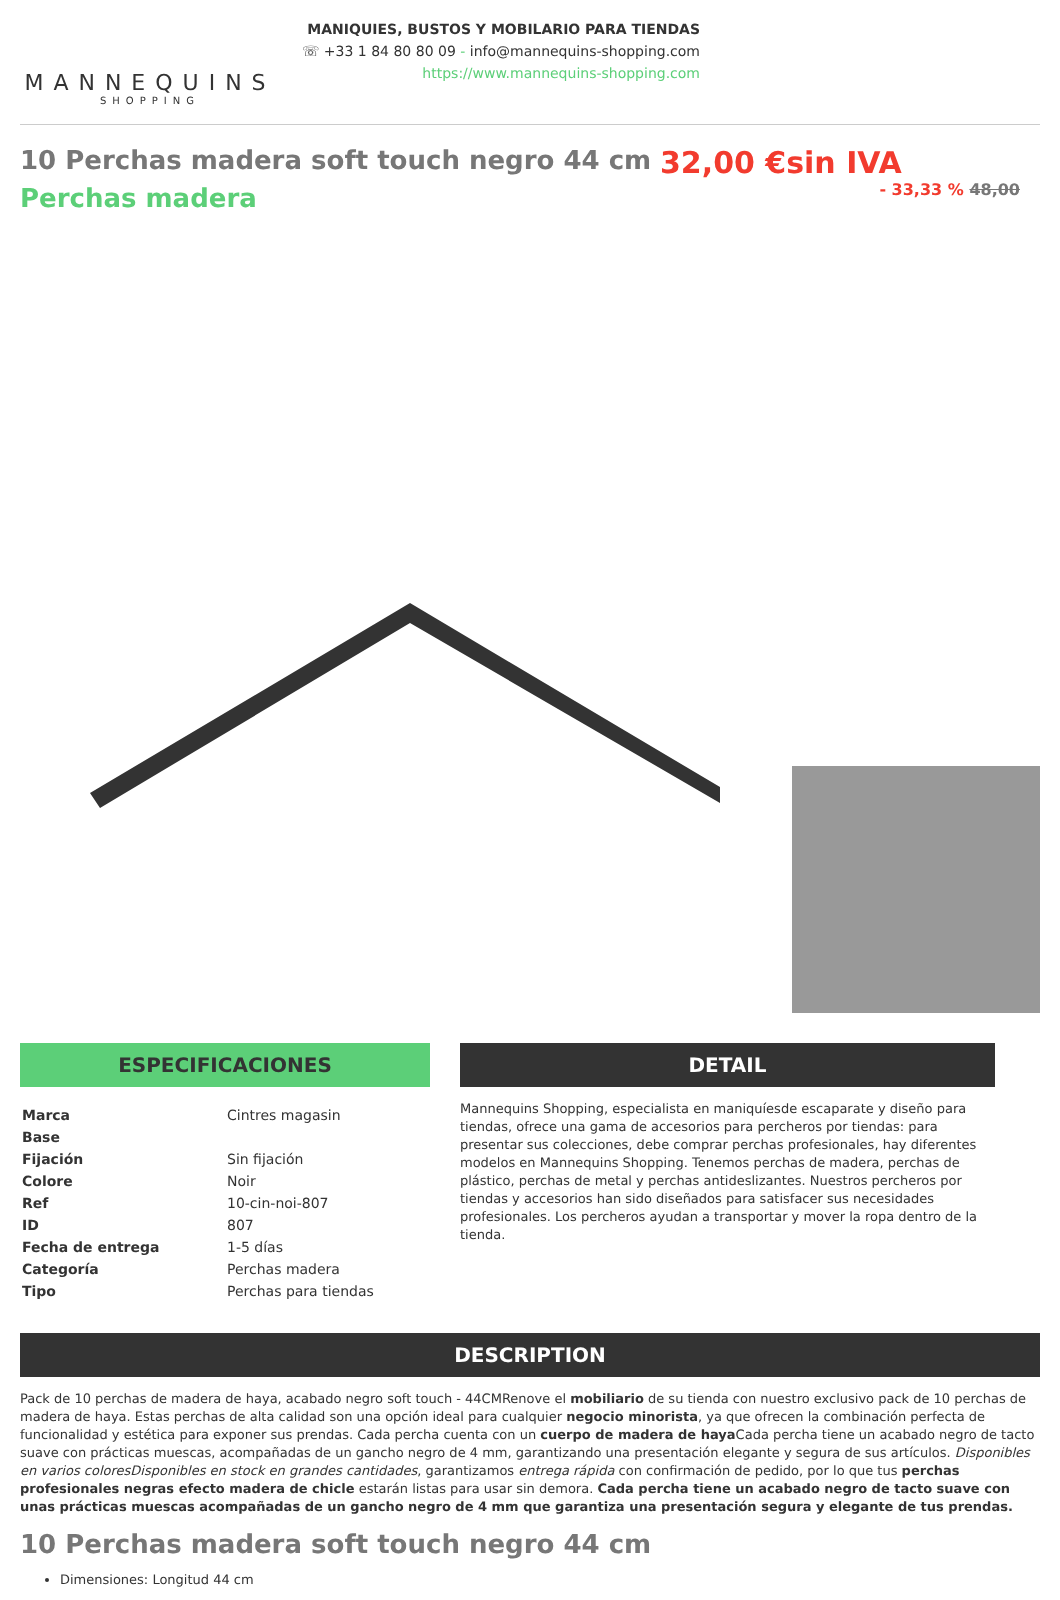MANNEQUINS
SHOPPING
MANIQUIES, BUSTOS Y MOBILARIO PARA TIENDAS
☏ +33 1 84 80 80 09 - info@mannequins-shopping.com
https://www.mannequins-shopping.com
10 Perchas madera soft touch negro 44 cm
Perchas madera
32,00 €sin IVA
- 33,33 % 48,00
ESPECIFICACIONES
| Marca | Cintres magasin |
| Base | |
| Fijación | Sin fijación |
| Colore | Noir |
| Ref | 10-cin-noi-807 |
| ID | 807 |
| Fecha de entrega | 1-5 días |
| Categoría | Perchas madera |
| Tipo | Perchas para tiendas |
DETAIL
Mannequins Shopping, especialista en maniquíesde escaparate y diseño para tiendas, ofrece una gama de accesorios para percheros por tiendas: para presentar sus colecciones, debe comprar perchas profesionales, hay diferentes modelos en Mannequins Shopping. Tenemos perchas de madera, perchas de plástico, perchas de metal y perchas antideslizantes. Nuestros percheros por tiendas y accesorios han sido diseñados para satisfacer sus necesidades profesionales. Los percheros ayudan a transportar y mover la ropa dentro de la tienda.
DESCRIPTION
Pack de 10 perchas de madera de haya, acabado negro soft touch - 44CMRenove el mobiliario de su tienda con nuestro exclusivo pack de 10 perchas de madera de haya. Estas perchas de alta calidad son una opción ideal para cualquier negocio minorista, ya que ofrecen la combinación perfecta de funcionalidad y estética para exponer sus prendas. Cada percha cuenta con un cuerpo de madera de haya Cada percha tiene un acabado negro de tacto suave con prácticas muescas, acompañadas de un gancho negro de 4 mm, garantizando una presentación elegante y segura de sus artículos. Disponibles en varios coloresDisponibles en stock en grandes cantidades, garantizamos entrega rápida con confirmación de pedido, por lo que tus perchas profesionales negras efecto madera de chicle estarán listas para usar sin demora. Cada percha tiene un acabado negro de tacto suave con unas prácticas muescas acompañadas de un gancho negro de 4 mm que garantiza una presentación segura y elegante de tus prendas.
10 Perchas madera soft touch negro 44 cm
Dimensiones: Longitud 44 cm